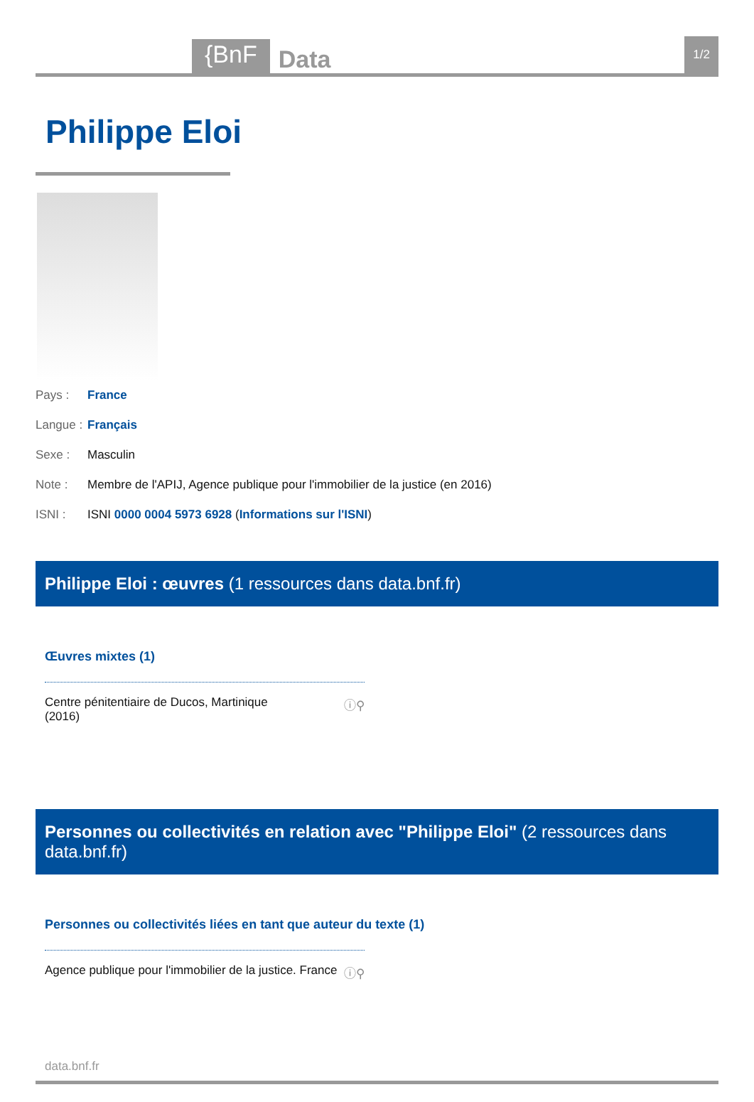{BnF Data 1/2
Philippe Eloi
Pays : France
Langue : Français
Sexe : Masculin
Note : Membre de l'APIJ, Agence publique pour l'immobilier de la justice (en 2016)
ISNI : ISNI 0000 0004 5973 6928 (Informations sur l'ISNI)
Philippe Eloi : œuvres (1 ressources dans data.bnf.fr)
Œuvres mixtes (1)
Centre pénitentiaire de Ducos, Martinique
(2016) ⓘ⚲
Personnes ou collectivités en relation avec "Philippe Eloi" (2 ressources dans data.bnf.fr)
Personnes ou collectivités liées en tant que auteur du texte (1)
Agence publique pour l'immobilier de la justice. France ⓘ⚲
data.bnf.fr